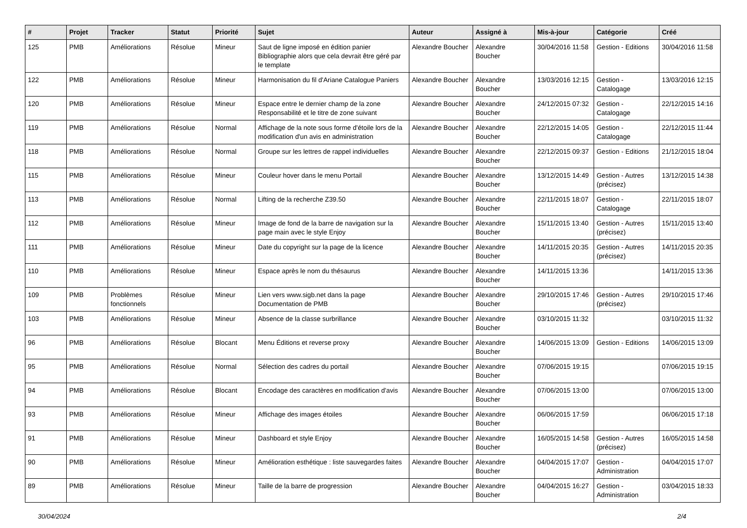| # | Projet | Tracker | Statut | Priorité | Sujet | Auteur | Assigné à | Mis-à-jour | Catégorie | Créé |
| --- | --- | --- | --- | --- | --- | --- | --- | --- | --- | --- |
| 125 | PMB | Améliorations | Résolue | Mineur | Saut de ligne imposé en édition panier Bibliographie alors que cela devrait être géré par le template | Alexandre Boucher | Alexandre Boucher | 30/04/2016 11:58 | Gestion - Editions | 30/04/2016 11:58 |
| 122 | PMB | Améliorations | Résolue | Mineur | Harmonisation du fil d'Ariane Catalogue Paniers | Alexandre Boucher | Alexandre Boucher | 13/03/2016 12:15 | Gestion - Catalogage | 13/03/2016 12:15 |
| 120 | PMB | Améliorations | Résolue | Mineur | Espace entre le dernier champ de la zone Responsabilité et le titre de zone suivant | Alexandre Boucher | Alexandre Boucher | 24/12/2015 07:32 | Gestion - Catalogage | 22/12/2015 14:16 |
| 119 | PMB | Améliorations | Résolue | Normal | Affichage de la note sous forme d'étoile lors de la modification d'un avis en administration | Alexandre Boucher | Alexandre Boucher | 22/12/2015 14:05 | Gestion - Catalogage | 22/12/2015 11:44 |
| 118 | PMB | Améliorations | Résolue | Normal | Groupe sur les lettres de rappel individuelles | Alexandre Boucher | Alexandre Boucher | 22/12/2015 09:37 | Gestion - Editions | 21/12/2015 18:04 |
| 115 | PMB | Améliorations | Résolue | Mineur | Couleur hover dans le menu Portail | Alexandre Boucher | Alexandre Boucher | 13/12/2015 14:49 | Gestion - Autres (précisez) | 13/12/2015 14:38 |
| 113 | PMB | Améliorations | Résolue | Normal | Lifting de la recherche Z39.50 | Alexandre Boucher | Alexandre Boucher | 22/11/2015 18:07 | Gestion - Catalogage | 22/11/2015 18:07 |
| 112 | PMB | Améliorations | Résolue | Mineur | Image de fond de la barre de navigation sur la page main avec le style Enjoy | Alexandre Boucher | Alexandre Boucher | 15/11/2015 13:40 | Gestion - Autres (précisez) | 15/11/2015 13:40 |
| 111 | PMB | Améliorations | Résolue | Mineur | Date du copyright sur la page de la licence | Alexandre Boucher | Alexandre Boucher | 14/11/2015 20:35 | Gestion - Autres (précisez) | 14/11/2015 20:35 |
| 110 | PMB | Améliorations | Résolue | Mineur | Espace après le nom du thésaurus | Alexandre Boucher | Alexandre Boucher | 14/11/2015 13:36 | | 14/11/2015 13:36 |
| 109 | PMB | Problèmes fonctionnels | Résolue | Mineur | Lien vers www.sigb.net dans la page Documentation de PMB | Alexandre Boucher | Alexandre Boucher | 29/10/2015 17:46 | Gestion - Autres (précisez) | 29/10/2015 17:46 |
| 103 | PMB | Améliorations | Résolue | Mineur | Absence de la classe surbrillance | Alexandre Boucher | Alexandre Boucher | 03/10/2015 11:32 | | 03/10/2015 11:32 |
| 96 | PMB | Améliorations | Résolue | Blocant | Menu Éditions et reverse proxy | Alexandre Boucher | Alexandre Boucher | 14/06/2015 13:09 | Gestion - Editions | 14/06/2015 13:09 |
| 95 | PMB | Améliorations | Résolue | Normal | Sélection des cadres du portail | Alexandre Boucher | Alexandre Boucher | 07/06/2015 19:15 | | 07/06/2015 19:15 |
| 94 | PMB | Améliorations | Résolue | Blocant | Encodage des caractères en modification d'avis | Alexandre Boucher | Alexandre Boucher | 07/06/2015 13:00 | | 07/06/2015 13:00 |
| 93 | PMB | Améliorations | Résolue | Mineur | Affichage des images étoiles | Alexandre Boucher | Alexandre Boucher | 06/06/2015 17:59 | | 06/06/2015 17:18 |
| 91 | PMB | Améliorations | Résolue | Mineur | Dashboard et style Enjoy | Alexandre Boucher | Alexandre Boucher | 16/05/2015 14:58 | Gestion - Autres (précisez) | 16/05/2015 14:58 |
| 90 | PMB | Améliorations | Résolue | Mineur | Amélioration esthétique : liste sauvegardes faites | Alexandre Boucher | Alexandre Boucher | 04/04/2015 17:07 | Gestion - Administration | 04/04/2015 17:07 |
| 89 | PMB | Améliorations | Résolue | Mineur | Taille de la barre de progression | Alexandre Boucher | Alexandre Boucher | 04/04/2015 16:27 | Gestion - Administration | 03/04/2015 18:33 |
30/04/2024 2/4